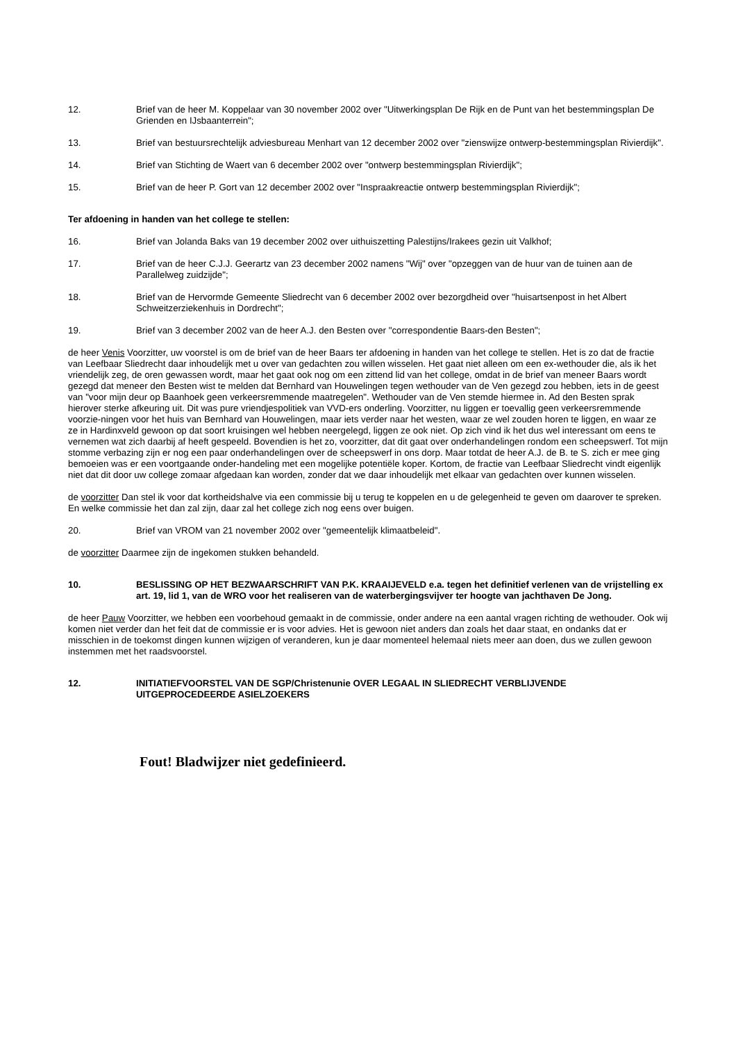12. Brief van de heer M. Koppelaar van 30 november 2002 over "Uitwerkingsplan De Rijk en de Punt van het bestemmingsplan De Grienden en IJsbaanterrein";
13. Brief van bestuursrechtelijk adviesbureau Menhart van 12 december 2002 over "zienswijze ontwerp-bestemmingsplan Rivierdijk".
14. Brief van Stichting de Waert van 6 december 2002 over "ontwerp bestemmingsplan Rivierdijk";
15. Brief van de heer P. Gort van 12 december 2002 over "Inspraakreactie ontwerp bestemmingsplan Rivierdijk";
Ter afdoening in handen van het college te stellen:
16. Brief van Jolanda Baks van 19 december 2002 over uithuiszetting Palestijns/Irakees gezin uit Valkhof;
17. Brief van de heer C.J.J. Geerartz van 23 december 2002 namens "Wij" over "opzeggen van de huur van de tuinen aan de Parallelweg zuidzijde";
18. Brief van de Hervormde Gemeente Sliedrecht van 6 december 2002 over bezorgdheid over "huisartsenpost in het Albert Schweitzerziekenhuis in Dordrecht";
19. Brief van 3 december 2002 van de heer A.J. den Besten over "correspondentie Baars-den Besten";
de heer Venis Voorzitter, uw voorstel is om de brief van de heer Baars ter afdoening in handen van het college te stellen. Het is zo dat de fractie van Leefbaar Sliedrecht daar inhoudelijk met u over van gedachten zou willen wisselen. Het gaat niet alleen om een ex-wethouder die, als ik het vriendelijk zeg, de oren gewassen wordt, maar het gaat ook nog om een zittend lid van het college, omdat in de brief van meneer Baars wordt gezegd dat meneer den Besten wist te melden dat Bernhard van Houwelingen tegen wethouder van de Ven gezegd zou hebben, iets in de geest van "voor mijn deur op Baanhoek geen verkeersremmende maatregelen". Wethouder van de Ven stemde hiermee in. Ad den Besten sprak hierover sterke afkeuring uit. Dit was pure vriendjespolitiek van VVD-ers onderling. Voorzitter, nu liggen er toevallig geen verkeersremmende voorzie-ningen voor het huis van Bernhard van Houwelingen, maar iets verder naar het westen, waar ze wel zouden horen te liggen, en waar ze ze in Hardinxveld gewoon op dat soort kruisingen wel hebben neergelegd, liggen ze ook niet. Op zich vind ik het dus wel interessant om eens te vernemen wat zich daarbij af heeft gespeeld. Bovendien is het zo, voorzitter, dat dit gaat over onderhandelingen rondom een scheepswerf. Tot mijn stomme verbazing zijn er nog een paar onderhandelingen over de scheepswerf in ons dorp. Maar totdat de heer A.J. de B. te S. zich er mee ging bemoeien was er een voortgaande onder-handeling met een mogelijke potentiële koper. Kortom, de fractie van Leefbaar Sliedrecht vindt eigenlijk niet dat dit door uw college zomaar afgedaan kan worden, zonder dat we daar inhoudelijk met elkaar van gedachten over kunnen wisselen.
de voorzitter Dan stel ik voor dat kortheidshalve via een commissie bij u terug te koppelen en u de gelegenheid te geven om daarover te spreken. En welke commissie het dan zal zijn, daar zal het college zich nog eens over buigen.
20. Brief van VROM van 21 november 2002 over "gemeentelijk klimaatbeleid".
de voorzitter Daarmee zijn de ingekomen stukken behandeld.
10. BESLISSING OP HET BEZWAARSCHRIFT VAN P.K. KRAAIJEVELD e.a. tegen het definitief verlenen van de vrijstelling ex art. 19, lid 1, van de WRO voor het realiseren van de waterbergingsvijver ter hoogte van jachthaven De Jong.
de heer Pauw Voorzitter, we hebben een voorbehoud gemaakt in de commissie, onder andere na een aantal vragen richting de wethouder. Ook wij komen niet verder dan het feit dat de commissie er is voor advies. Het is gewoon niet anders dan zoals het daar staat, en ondanks dat er misschien in de toekomst dingen kunnen wijzigen of veranderen, kun je daar momenteel helemaal niets meer aan doen, dus we zullen gewoon instemmen met het raadsvoorstel.
12. INITIATIEFVOORSTEL VAN DE SGP/Christenunie OVER LEGAAL IN SLIEDRECHT VERBLIJVENDE UITGEPROCEDEERDE ASIELZOEKERS
Fout! Bladwijzer niet gedefinieerd.